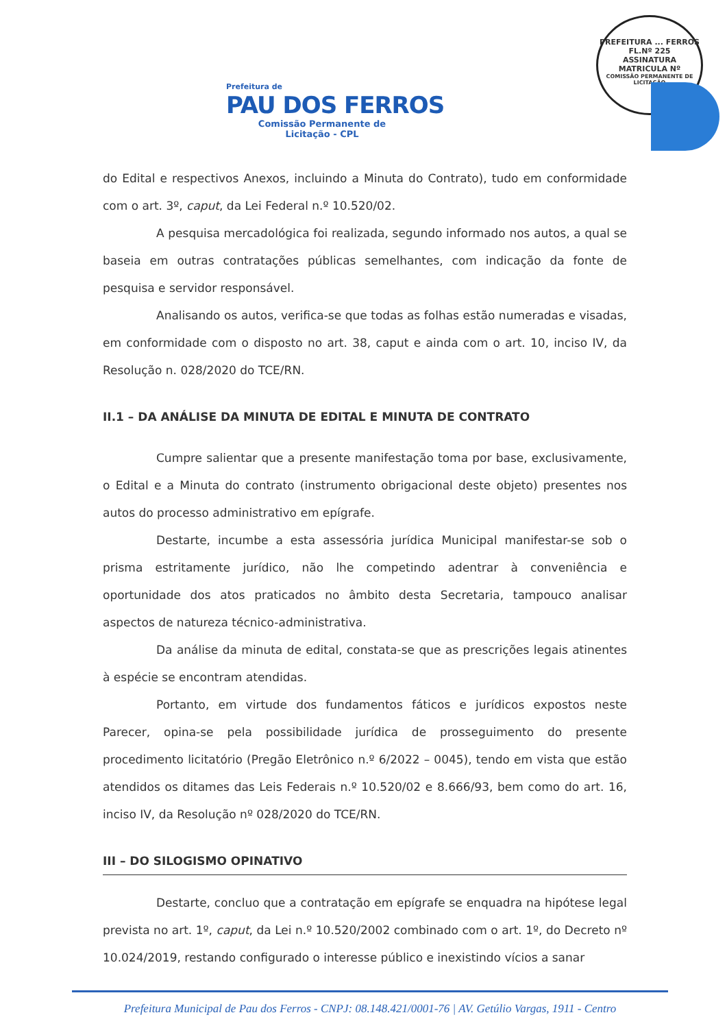PREFEITURA ... FERROS
FL.Nº 225
ASSINATURA
MATRICULA Nº
COMISSÃO PERMANENTE DE LICITAÇÃO
Prefeitura de
PAU DOS FERROS
Comissão Permanente de
Licitação - CPL
do Edital e respectivos Anexos, incluindo a Minuta do Contrato), tudo em conformidade com o art. 3º, caput, da Lei Federal n.º 10.520/02.
A pesquisa mercadológica foi realizada, segundo informado nos autos, a qual se baseia em outras contratações públicas semelhantes, com indicação da fonte de pesquisa e servidor responsável.
Analisando os autos, verifica-se que todas as folhas estão numeradas e visadas, em conformidade com o disposto no art. 38, caput e ainda com o art. 10, inciso IV, da Resolução n. 028/2020 do TCE/RN.
II.1 – DA ANÁLISE DA MINUTA DE EDITAL E MINUTA DE CONTRATO
Cumpre salientar que a presente manifestação toma por base, exclusivamente, o Edital e a Minuta do contrato (instrumento obrigacional deste objeto) presentes nos autos do processo administrativo em epígrafe.
Destarte, incumbe a esta assessória jurídica Municipal manifestar-se sob o prisma estritamente jurídico, não lhe competindo adentrar à conveniência e oportunidade dos atos praticados no âmbito desta Secretaria, tampouco analisar aspectos de natureza técnico-administrativa.
Da análise da minuta de edital, constata-se que as prescrições legais atinentes à espécie se encontram atendidas.
Portanto, em virtude dos fundamentos fáticos e jurídicos expostos neste Parecer, opina-se pela possibilidade jurídica de prosseguimento do presente procedimento licitatório (Pregão Eletrônico n.º 6/2022 – 0045), tendo em vista que estão atendidos os ditames das Leis Federais n.º 10.520/02 e 8.666/93, bem como do art. 16, inciso IV, da Resolução nº 028/2020 do TCE/RN.
III – DO SILOGISMO OPINATIVO
Destarte, concluo que a contratação em epígrafe se enquadra na hipótese legal prevista no art. 1º, caput, da Lei n.º 10.520/2002 combinado com o art. 1º, do Decreto nº 10.024/2019, restando configurado o interesse público e inexistindo vícios a sanar
Prefeitura Municipal de Pau dos Ferros - CNPJ: 08.148.421/0001-76 | AV. Getúlio Vargas, 1911 - Centro